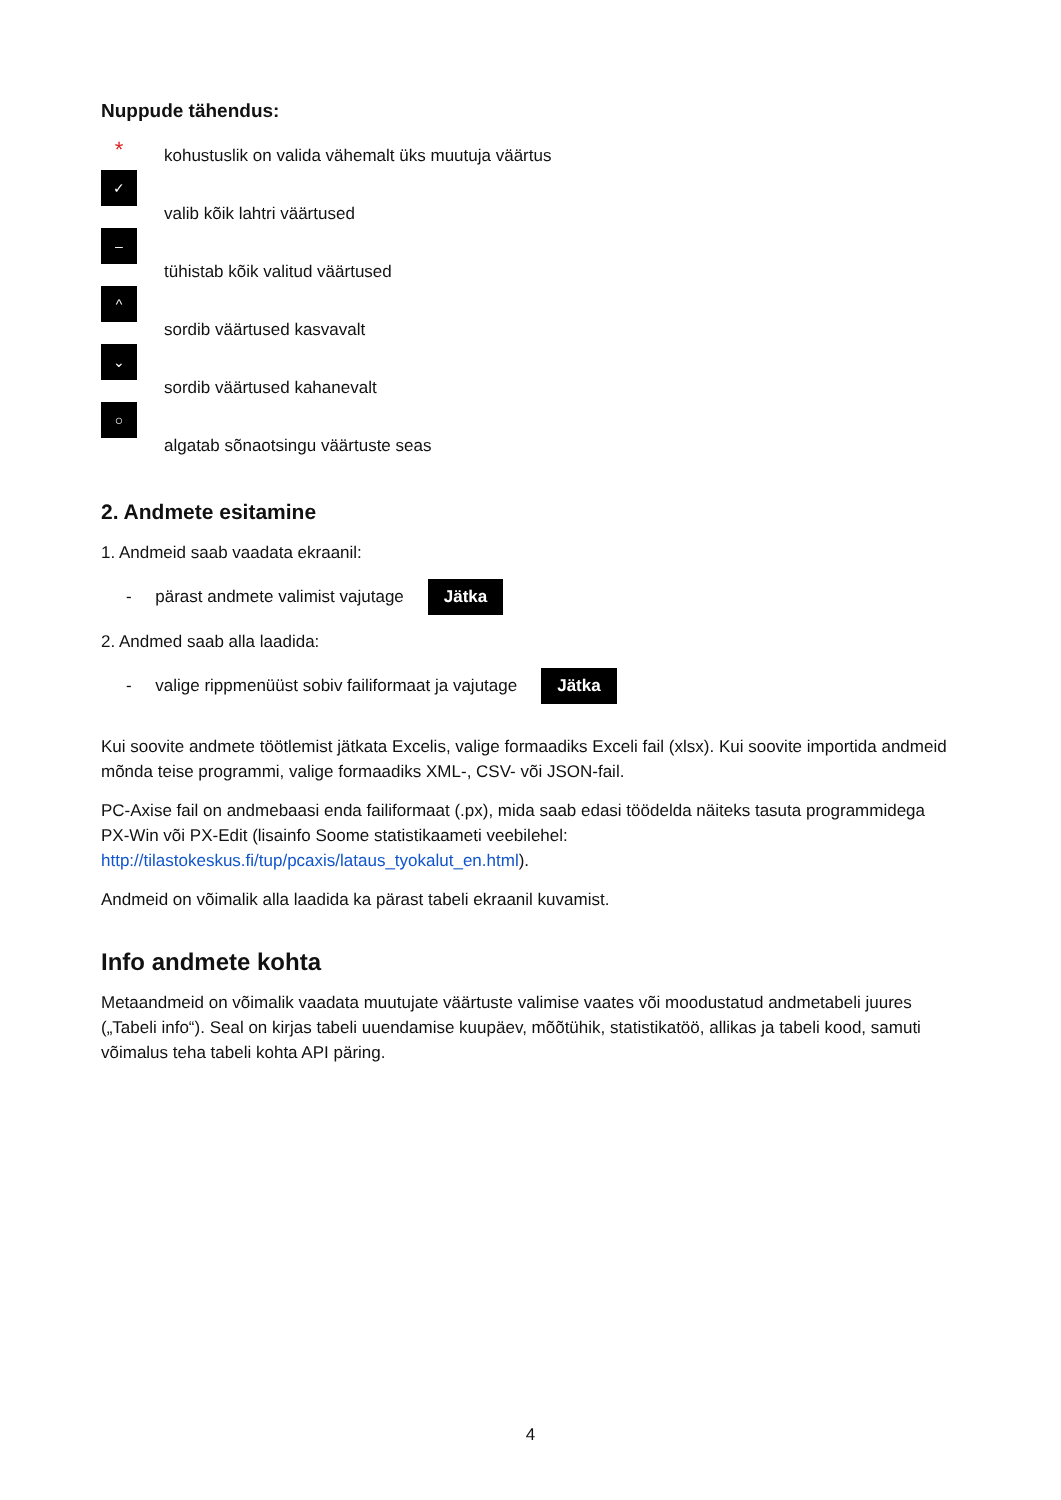Nuppude tähendus:
*
kohustuslik on valida vähemalt üks muutuja väärtus
✓
valib kõik lahtri väärtused
–
tühistab kõik valitud väärtused
^
sordib väärtused kasvavalt
⌄
sordib väärtused kahanevalt
○
algatab sõnaotsingu väärtuste seas
2. Andmete esitamine
1. Andmeid saab vaadata ekraanil:
- pärast andmete valimist vajutage Jätka
2. Andmed saab alla laadida:
- valige rippmenüüst sobiv failiformaat ja vajutage Jätka
Kui soovite andmete töötlemist jätkata Excelis, valige formaadiks Exceli fail (xlsx). Kui soovite importida andmeid mõnda teise programmi, valige formaadiks XML-, CSV- või JSON-fail.
PC-Axise fail on andmebaasi enda failiformaat (.px), mida saab edasi töödelda näiteks tasuta programmidega PX-Win või PX-Edit (lisainfo Soome statistikaameti veebilehel: http://tilastokeskus.fi/tup/pcaxis/lataus_tyokalut_en.html).
Andmeid on võimalik alla laadida ka pärast tabeli ekraanil kuvamist.
Info andmete kohta
Metaandmeid on võimalik vaadata muutujate väärtuste valimise vaates või moodustatud andmetabeli juures („Tabeli info“). Seal on kirjas tabeli uuendamise kuupäev, mõõtühik, statistikatöö, allikas ja tabeli kood, samuti võimalus teha tabeli kohta API päring.
4